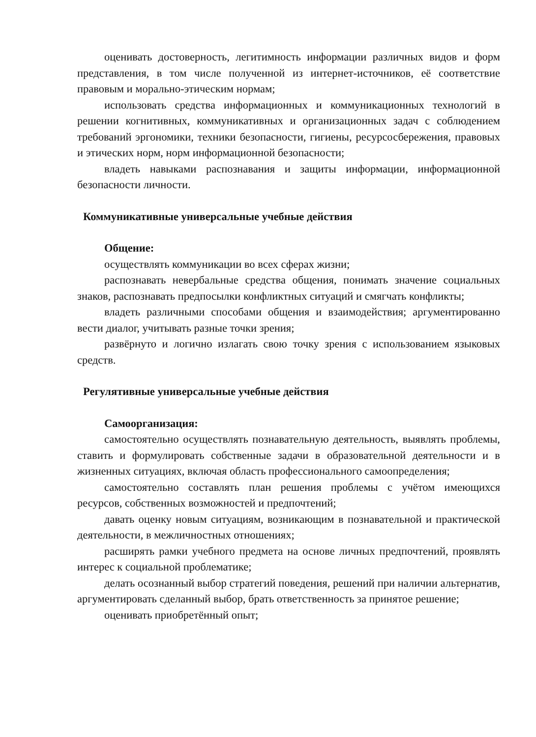оценивать достоверность, легитимность информации различных видов и форм представления, в том числе полученной из интернет-источников, её соответствие правовым и морально-этическим нормам;
использовать средства информационных и коммуникационных технологий в решении когнитивных, коммуникативных и организационных задач с соблюдением требований эргономики, техники безопасности, гигиены, ресурсосбережения, правовых и этических норм, норм информационной безопасности;
владеть навыками распознавания и защиты информации, информационной безопасности личности.
Коммуникативные универсальные учебные действия
Общение:
осуществлять коммуникации во всех сферах жизни;
распознавать невербальные средства общения, понимать значение социальных знаков, распознавать предпосылки конфликтных ситуаций и смягчать конфликты;
владеть различными способами общения и взаимодействия; аргументированно вести диалог, учитывать разные точки зрения;
развёрнуто и логично излагать свою точку зрения с использованием языковых средств.
Регулятивные универсальные учебные действия
Самоорганизация:
самостоятельно осуществлять познавательную деятельность, выявлять проблемы, ставить и формулировать собственные задачи в образовательной деятельности и в жизненных ситуациях, включая область профессионального самоопределения;
самостоятельно составлять план решения проблемы с учётом имеющихся ресурсов, собственных возможностей и предпочтений;
давать оценку новым ситуациям, возникающим в познавательной и практической деятельности, в межличностных отношениях;
расширять рамки учебного предмета на основе личных предпочтений, проявлять интерес к социальной проблематике;
делать осознанный выбор стратегий поведения, решений при наличии альтернатив, аргументировать сделанный выбор, брать ответственность за принятое решение;
оценивать приобретённый опыт;